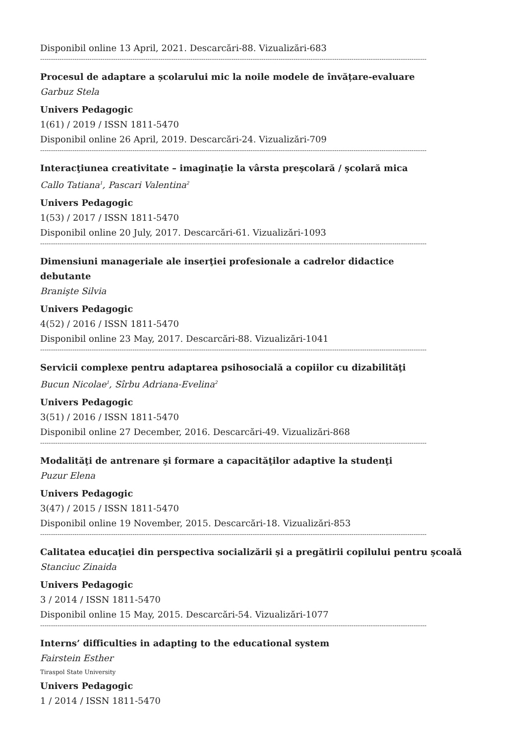Disponibil online 13 April, 2021. Descarcări-88. Vizualizări-683
------------------------------------------------------------------------------------------------------------------------------------------------------------------------------------------------
Procesul de adaptare a școlarului mic la noile modele de învățare-evaluare
Garbuz Stela
Univers Pedagogic
1(61) / 2019 / ISSN 1811-5470
Disponibil online 26 April, 2019. Descarcări-24. Vizualizări-709
------------------------------------------------------------------------------------------------------------------------------------------------------------------------------------------------
Interacţiunea creativitate – imaginaţie la vârsta preşcolară / şcolară mica
Callo Tatiana<sup>1</sup>, Pascari Valentina<sup>2</sup>
Univers Pedagogic
1(53) / 2017 / ISSN 1811-5470
Disponibil online 20 July, 2017. Descarcări-61. Vizualizări-1093
------------------------------------------------------------------------------------------------------------------------------------------------------------------------------------------------
Dimensiuni manageriale ale inserţiei profesionale a cadrelor didactice debutante
Branişte Silvia
Univers Pedagogic
4(52) / 2016 / ISSN 1811-5470
Disponibil online 23 May, 2017. Descarcări-88. Vizualizări-1041
------------------------------------------------------------------------------------------------------------------------------------------------------------------------------------------------
Servicii complexe pentru adaptarea psihosocială a copiilor cu dizabilităţi
Bucun Nicolae<sup>1</sup>, Sîrbu Adriana-Evelina<sup>2</sup>
Univers Pedagogic
3(51) / 2016 / ISSN 1811-5470
Disponibil online 27 December, 2016. Descarcări-49. Vizualizări-868
------------------------------------------------------------------------------------------------------------------------------------------------------------------------------------------------
Modalităţi de antrenare şi formare a capacităţilor adaptive la studenţi
Puzur Elena
Univers Pedagogic
3(47) / 2015 / ISSN 1811-5470
Disponibil online 19 November, 2015. Descarcări-18. Vizualizări-853
------------------------------------------------------------------------------------------------------------------------------------------------------------------------------------------------
Calitatea educaţiei din perspectiva socializării şi a pregătirii copilului pentru şcoală
Stanciuc Zinaida
Univers Pedagogic
3 / 2014 / ISSN 1811-5470
Disponibil online 15 May, 2015. Descarcări-54. Vizualizări-1077
------------------------------------------------------------------------------------------------------------------------------------------------------------------------------------------------
Interns’ difficulties in adapting to the educational system
Fairstein Esther
Tiraspol State University
Univers Pedagogic
1 / 2014 / ISSN 1811-5470